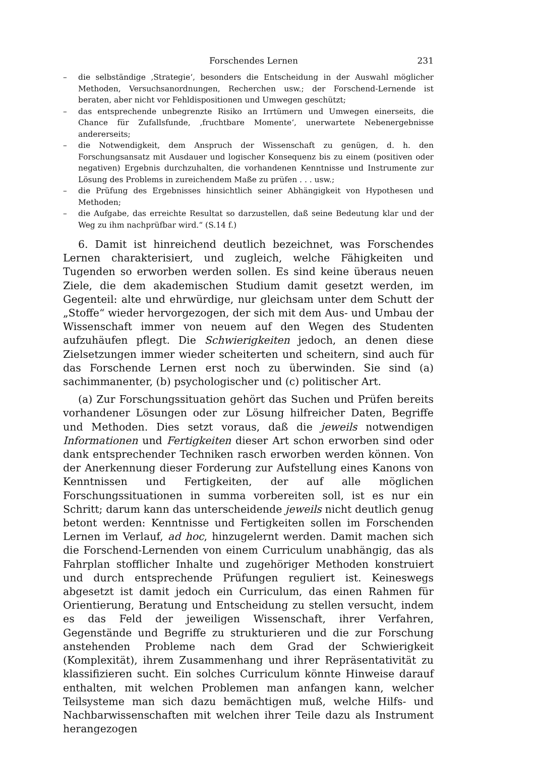Forschendes Lernen 231
– die selbständige ‚Strategie‘, besonders die Entscheidung in der Auswahl möglicher Methoden, Versuchsanordnungen, Recherchen usw.; der Forschend-Lernende ist beraten, aber nicht vor Fehldispositionen und Umwegen geschützt;
– das entsprechende unbegrenzte Risiko an Irrtümern und Umwegen einerseits, die Chance für Zufallsfunde, ‚fruchtbare Momente‘, unerwartete Nebenergebnisse andererseits;
– die Notwendigkeit, dem Anspruch der Wissenschaft zu genügen, d. h. den Forschungsansatz mit Ausdauer und logischer Konsequenz bis zu einem (positiven oder negativen) Ergebnis durchzuhalten, die vorhandenen Kenntnisse und Instrumente zur Lösung des Problems in zureichendem Maße zu prüfen . . . usw.;
– die Prüfung des Ergebnisses hinsichtlich seiner Abhängigkeit von Hypothesen und Methoden;
– die Aufgabe, das erreichte Resultat so darzustellen, daß seine Bedeutung klar und der Weg zu ihm nachprüfbar wird.“ (S.14 f.)
6. Damit ist hinreichend deutlich bezeichnet, was Forschendes Lernen charakterisiert, und zugleich, welche Fähigkeiten und Tugenden so erworben werden sollen. Es sind keine überaus neuen Ziele, die dem akademischen Studium damit gesetzt werden, im Gegenteil: alte und ehrwürdige, nur gleichsam unter dem Schutt der „Stoffe“ wieder hervorgezogen, der sich mit dem Aus- und Umbau der Wissenschaft immer von neuem auf den Wegen des Studenten aufzuhäufen pflegt. Die Schwierigkeiten jedoch, an denen diese Zielsetzungen immer wieder scheiterten und scheitern, sind auch für das Forschende Lernen erst noch zu überwinden. Sie sind (a) sachimmanenter, (b) psychologischer und (c) politischer Art.
(a) Zur Forschungssituation gehört das Suchen und Prüfen bereits vorhandener Lösungen oder zur Lösung hilfreicher Daten, Begriffe und Methoden. Dies setzt voraus, daß die jeweils notwendigen Informationen und Fertigkeiten dieser Art schon erworben sind oder dank entsprechender Techniken rasch erworben werden können. Von der Anerkennung dieser Forderung zur Aufstellung eines Kanons von Kenntnissen und Fertigkeiten, der auf alle möglichen Forschungssituationen in summa vorbereiten soll, ist es nur ein Schritt; darum kann das unterscheidende jeweils nicht deutlich genug betont werden: Kenntnisse und Fertigkeiten sollen im Forschenden Lernen im Verlauf, ad hoc, hinzugelernt werden. Damit machen sich die Forschend-Lernenden von einem Curriculum unabhängig, das als Fahrplan stofflicher Inhalte und zugehöriger Methoden konstruiert und durch entsprechende Prüfungen reguliert ist. Keineswegs abgesetzt ist damit jedoch ein Curriculum, das einen Rahmen für Orientierung, Beratung und Entscheidung zu stellen versucht, indem es das Feld der jeweiligen Wissenschaft, ihrer Verfahren, Gegenstände und Begriffe zu strukturieren und die zur Forschung anstehenden Probleme nach dem Grad der Schwierigkeit (Komplexität), ihrem Zusammenhang und ihrer Repräsentativität zu klassifizieren sucht. Ein solches Curriculum könnte Hinweise darauf enthalten, mit welchen Problemen man anfangen kann, welcher Teilsysteme man sich dazu bemächtigen muß, welche Hilfs- und Nachbarwissenschaften mit welchen ihrer Teile dazu als Instrument herangezogen